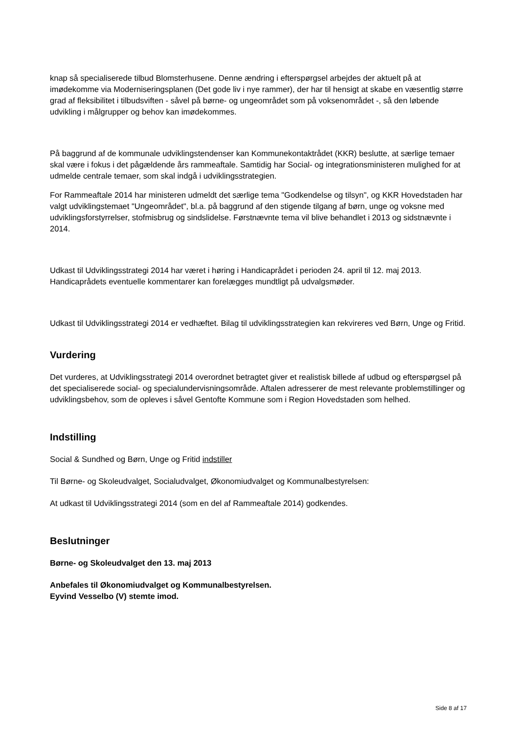knap så specialiserede tilbud Blomsterhusene. Denne ændring i efterspørgsel arbejdes der aktuelt på at imødekomme via Moderniseringsplanen (Det gode liv i nye rammer), der har til hensigt at skabe en væsentlig større grad af fleksibilitet i tilbudsviften - såvel på børne- og ungeområdet som på voksenområdet -, så den løbende udvikling i målgrupper og behov kan imødekommes.
På baggrund af de kommunale udviklingstendenser kan Kommunekontaktrådet (KKR) beslutte, at særlige temaer skal være i fokus i det pågældende års rammeaftale. Samtidig har Social- og integrationsministeren mulighed for at udmelde centrale temaer, som skal indgå i udviklingsstrategien.
For Rammeaftale 2014 har ministeren udmeldt det særlige tema "Godkendelse og tilsyn", og KKR Hovedstaden har valgt udviklingstemaet "Ungeområdet", bl.a. på baggrund af den stigende tilgang af børn, unge og voksne med udviklingsforstyrrelser, stofmisbrug og sindslidelse. Førstnævnte tema vil blive behandlet i 2013 og sidstnævnte i 2014.
Udkast til Udviklingsstrategi 2014 har været i høring i Handicaprådet i perioden 24. april til 12. maj 2013. Handicaprådets eventuelle kommentarer kan forelægges mundtligt på udvalgsmøder.
Udkast til Udviklingsstrategi 2014 er vedhæftet. Bilag til udviklingsstrategien kan rekvireres ved Børn, Unge og Fritid.
Vurdering
Det vurderes, at Udviklingsstrategi 2014 overordnet betragtet giver et realistisk billede af udbud og efterspørgsel på det specialiserede social- og specialundervisningsområde. Aftalen adresserer de mest relevante problemstillinger og udviklingsbehov, som de opleves i såvel Gentofte Kommune som i Region Hovedstaden som helhed.
Indstilling
Social & Sundhed og Børn, Unge og Fritid indstiller
Til Børne- og Skoleudvalget, Socialudvalget, Økonomiudvalget og Kommunalbestyrelsen:
At udkast til Udviklingsstrategi 2014 (som en del af Rammeaftale 2014) godkendes.
Beslutninger
Børne- og Skoleudvalget den 13. maj 2013
Anbefales til Økonomiudvalget og Kommunalbestyrelsen.
Eyvind Vesselbo (V) stemte imod.
Side 8 af 17